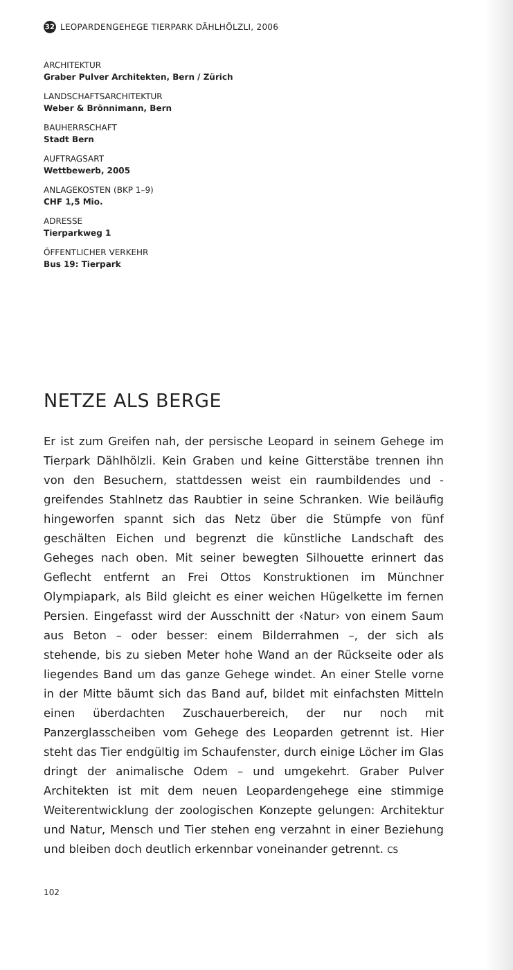32 LEOPARDENGEHEGE TIERPARK DÄHLHÖLZLI, 2006
ARCHITEKTUR
Graber Pulver Architekten, Bern / Zürich
LANDSCHAFTSARCHITEKTUR
Weber & Brönnimann, Bern
BAUHERRSCHAFT
Stadt Bern
AUFTRAGSART
Wettbewerb, 2005
ANLAGEKOSTEN (BKP 1–9)
CHF 1,5 Mio.
ADRESSE
Tierparkweg 1
ÖFFENTLICHER VERKEHR
Bus 19: Tierpark
NETZE ALS BERGE
Er ist zum Greifen nah, der persische Leopard in seinem Gehege im Tierpark Dählhölzli. Kein Graben und keine Gitterstäbe trennen ihn von den Besuchern, stattdessen weist ein raumbildendes und -greifendes Stahlnetz das Raubtier in seine Schranken. Wie beiläufig hingeworfen spannt sich das Netz über die Stümpfe von fünf geschälten Eichen und begrenzt die künstliche Landschaft des Geheges nach oben. Mit seiner bewegten Silhouette erinnert das Geflecht entfernt an Frei Ottos Konstruktionen im Münchner Olympiapark, als Bild gleicht es einer weichen Hügelkette im fernen Persien. Eingefasst wird der Ausschnitt der ‹Natur› von einem Saum aus Beton – oder besser: einem Bilderrahmen –, der sich als stehende, bis zu sieben Meter hohe Wand an der Rückseite oder als liegendes Band um das ganze Gehege windet. An einer Stelle vorne in der Mitte bäumt sich das Band auf, bildet mit einfachsten Mitteln einen überdachten Zuschauerbereich, der nur noch mit Panzerglasscheiben vom Gehege des Leoparden getrennt ist. Hier steht das Tier endgültig im Schaufenster, durch einige Löcher im Glas dringt der animalische Odem – und umgekehrt. Graber Pulver Architekten ist mit dem neuen Leopardengehege eine stimmige Weiterentwicklung der zoologischen Konzepte gelungen: Architektur und Natur, Mensch und Tier stehen eng verzahnt in einer Beziehung und bleiben doch deutlich erkennbar voneinander getrennt. CS
102